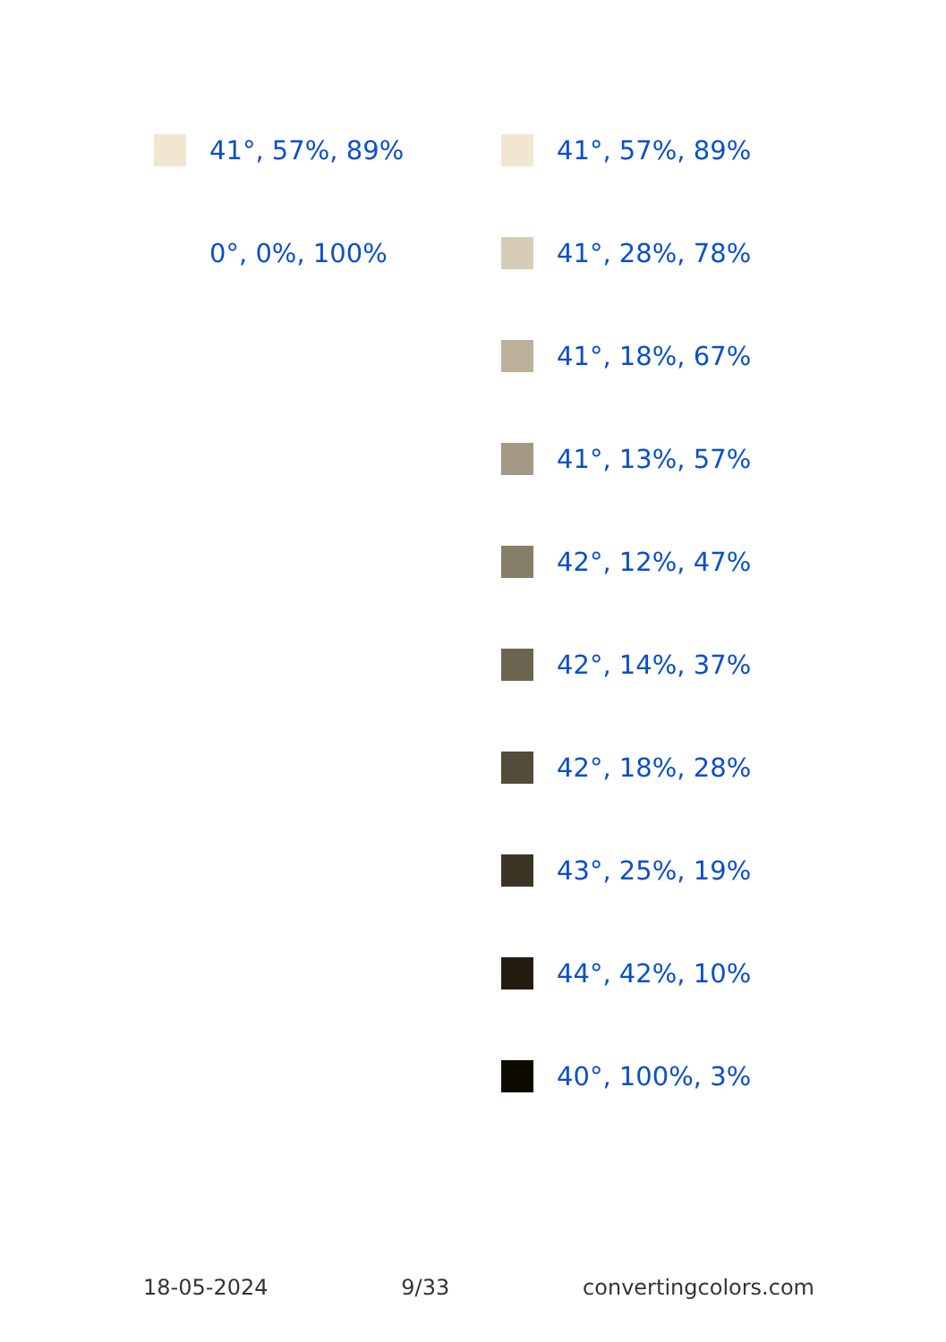41°, 57%, 89%
0°, 0%, 100%
41°, 57%, 89%
41°, 28%, 78%
41°, 18%, 67%
41°, 13%, 57%
42°, 12%, 47%
42°, 14%, 37%
42°, 18%, 28%
43°, 25%, 19%
44°, 42%, 10%
40°, 100%, 3%
18-05-2024 9/33 convertingcolors.com